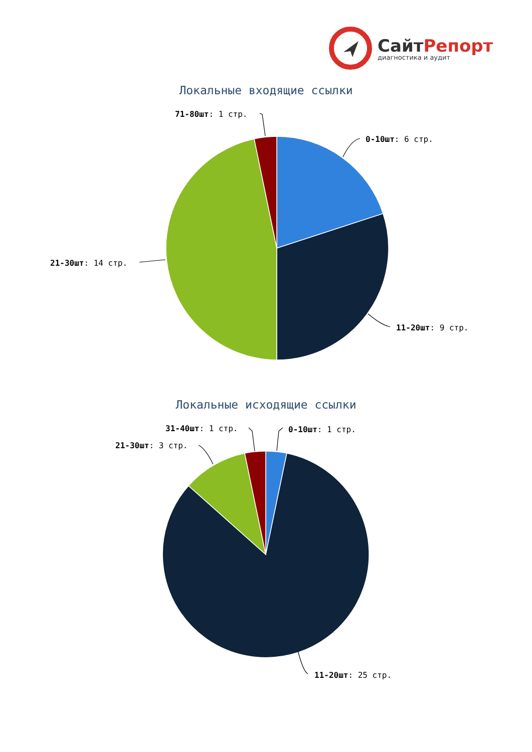СайтРепорт
диагностика и аудит
Локальные входящие ссылки
Локальные исходящие ссылки
71-80шт: 1 стр.
0-10шт: 6 стр.
21-30шт: 14 стр.
11-20шт: 9 стр.
31-40шт: 1 стр. 0-10шт: 1 стр.
21-30шт: 3 стр.
11-20шт: 25 стр.